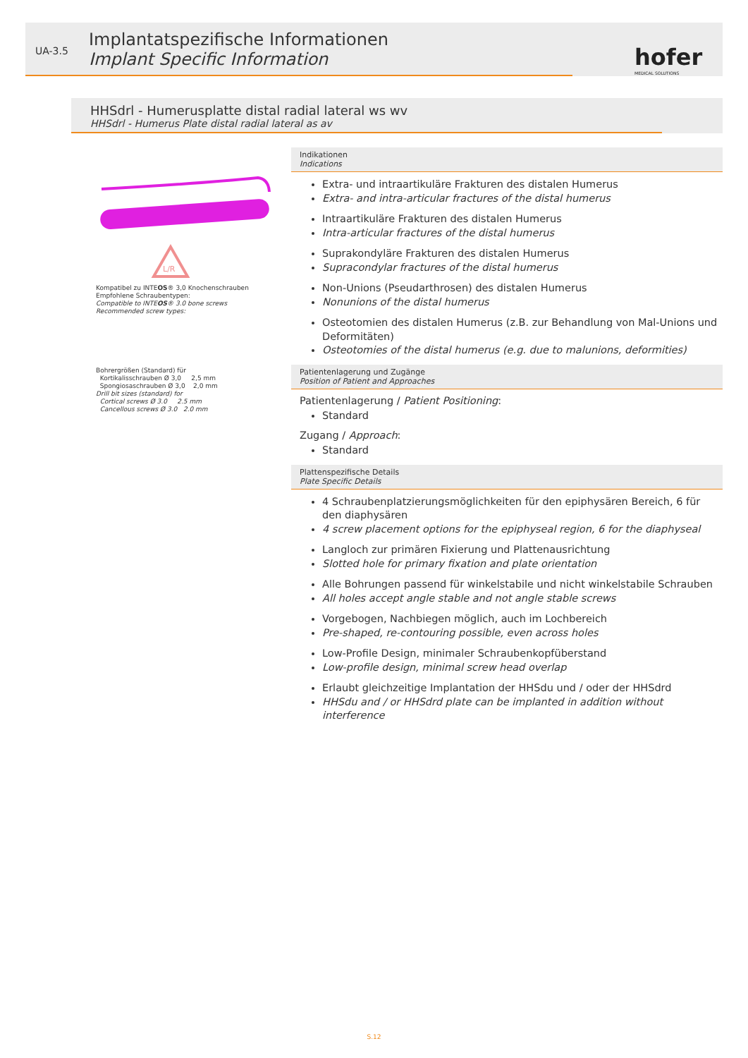UA-3.5
Implantatspezifische Informationen
Implant Specific Information
hofer
MEDICAL SOLUTIONS
HHSdrl - Humerusplatte distal radial lateral ws wv
HHSdrl - Humerus Plate distal radial lateral as av
L/R
Kompatibel zu INTEOS® 3,0 Knochenschrauben
Empfohlene Schraubentypen:
Compatible to INTEOS® 3.0 bone screws
Recommended screw types:
Bohrergrößen (Standard) für
Kortikalisschrauben Ø 3,0 2,5 mm
Spongiosaschrauben Ø 3,0 2,0 mm
Drill bit sizes (standard) for
Cortical screws Ø 3.0 2.5 mm
Cancellous screws Ø 3.0 2.0 mm
Indikationen
Indications
Extra- und intraartikuläre Frakturen des distalen Humerus
Extra- and intra-articular fractures of the distal humerus
Intraartikuläre Frakturen des distalen Humerus
Intra-articular fractures of the distal humerus
Suprakondyläre Frakturen des distalen Humerus
Supracondylar fractures of the distal humerus
Non-Unions (Pseudarthrosen) des distalen Humerus
Nonunions of the distal humerus
Osteotomien des distalen Humerus (z.B. zur Behandlung von Mal-Unions und Deformitäten)
Osteotomies of the distal humerus (e.g. due to malunions, deformities)
Patientenlagerung und Zugänge
Position of Patient and Approaches
Patientenlagerung / Patient Positioning:
Standard
Zugang / Approach:
Standard
Plattenspezifische Details
Plate Specific Details
4 Schraubenplatzierungsmöglichkeiten für den epiphysären Bereich, 6 für den diaphysären
4 screw placement options for the epiphyseal region, 6 for the diaphyseal
Langloch zur primären Fixierung und Plattenausrichtung
Slotted hole for primary fixation and plate orientation
Alle Bohrungen passend für winkelstabile und nicht winkelstabile Schrauben
All holes accept angle stable and not angle stable screws
Vorgebogen, Nachbiegen möglich, auch im Lochbereich
Pre-shaped, re-contouring possible, even across holes
Low-Profile Design, minimaler Schraubenkopfüberstand
Low-profile design, minimal screw head overlap
Erlaubt gleichzeitige Implantation der HHSdu und / oder der HHSdrd
HHSdu and / or HHSdrd plate can be implanted in addition without interference
S.12